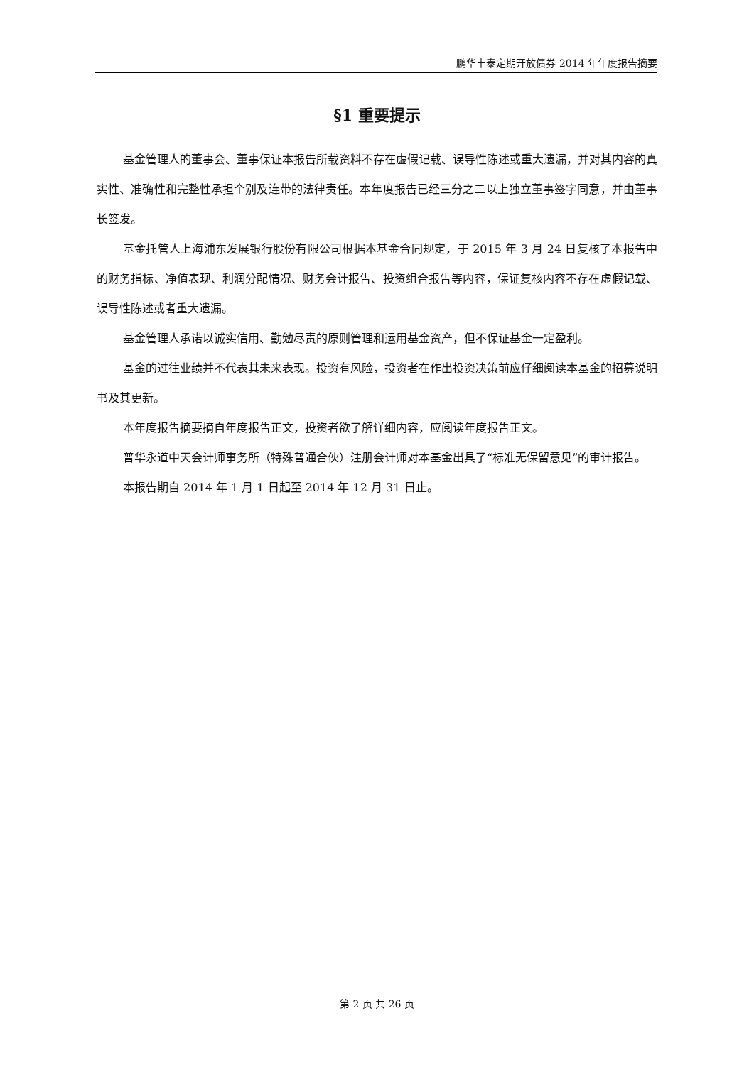鹏华丰泰定期开放债券 2014 年年度报告摘要
§1 重要提示
基金管理人的董事会、董事保证本报告所载资料不存在虚假记载、误导性陈述或重大遗漏，并对其内容的真实性、准确性和完整性承担个别及连带的法律责任。本年度报告已经三分之二以上独立董事签字同意，并由董事长签发。
基金托管人上海浦东发展银行股份有限公司根据本基金合同规定，于 2015 年 3 月 24 日复核了本报告中的财务指标、净值表现、利润分配情况、财务会计报告、投资组合报告等内容，保证复核内容不存在虚假记载、误导性陈述或者重大遗漏。
基金管理人承诺以诚实信用、勤勉尽责的原则管理和运用基金资产，但不保证基金一定盈利。
基金的过往业绩并不代表其未来表现。投资有风险，投资者在作出投资决策前应仔细阅读本基金的招募说明书及其更新。
本年度报告摘要摘自年度报告正文，投资者欲了解详细内容，应阅读年度报告正文。
普华永道中天会计师事务所（特殊普通合伙）注册会计师对本基金出具了“标准无保留意见”的审计报告。
本报告期自 2014 年 1 月 1 日起至 2014 年 12 月 31 日止。
第 2 页 共 26 页